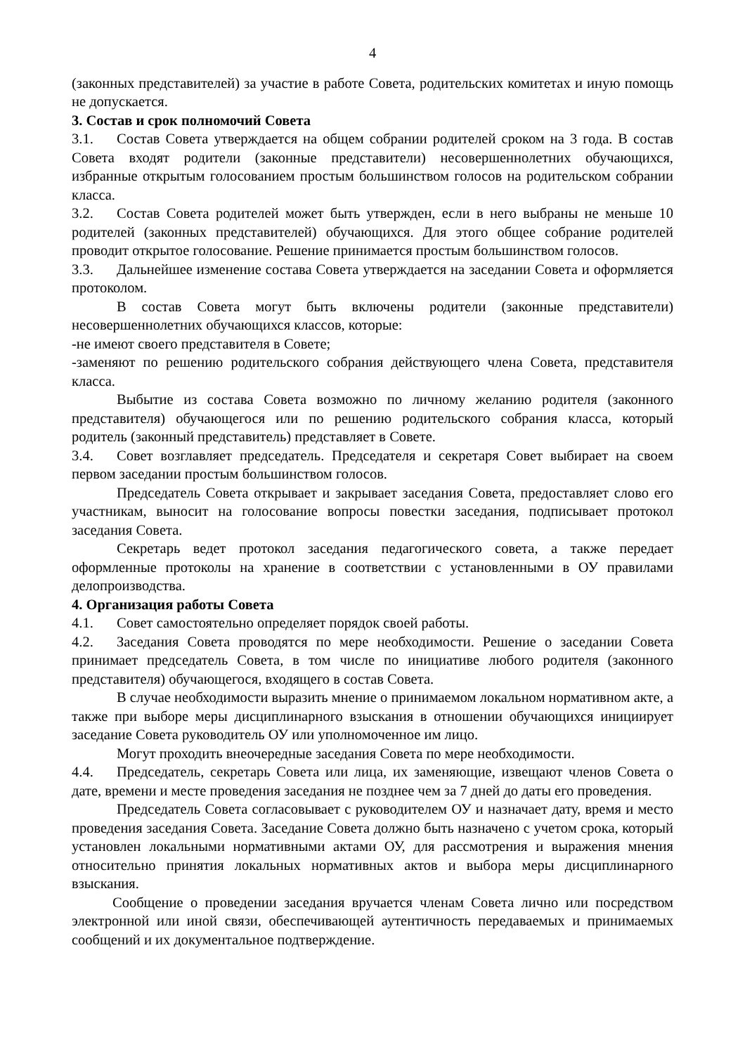4
(законных представителей) за участие в работе Совета, родительских комитетах и иную помощь не допускается.
3. Состав и срок полномочий Совета
3.1. Состав Совета утверждается на общем собрании родителей сроком на 3 года. В состав Совета входят родители (законные представители) несовершеннолетних обучающихся, избранные открытым голосованием простым большинством голосов на родительском собрании класса.
3.2. Состав Совета родителей может быть утвержден, если в него выбраны не меньше 10 родителей (законных представителей) обучающихся. Для этого общее собрание родителей проводит открытое голосование. Решение принимается простым большинством голосов.
3.3. Дальнейшее изменение состава Совета утверждается на заседании Совета и оформляется протоколом.
В состав Совета могут быть включены родители (законные представители) несовершеннолетних обучающихся классов, которые:
-не имеют своего представителя в Совете;
-заменяют по решению родительского собрания действующего члена Совета, представителя класса.
Выбытие из состава Совета возможно по личному желанию родителя (законного представителя) обучающегося или по решению родительского собрания класса, который родитель (законный представитель) представляет в Совете.
3.4. Совет возглавляет председатель. Председателя и секретаря Совет выбирает на своем первом заседании простым большинством голосов.
Председатель Совета открывает и закрывает заседания Совета, предоставляет слово его участникам, выносит на голосование вопросы повестки заседания, подписывает протокол заседания Совета.
Секретарь ведет протокол заседания педагогического совета, а также передает оформленные протоколы на хранение в соответствии с установленными в ОУ правилами делопроизводства.
4. Организация работы Совета
4.1. Совет самостоятельно определяет порядок своей работы.
4.2. Заседания Совета проводятся по мере необходимости. Решение о заседании Совета принимает председатель Совета, в том числе по инициативе любого родителя (законного представителя) обучающегося, входящего в состав Совета.
В случае необходимости выразить мнение о принимаемом локальном нормативном акте, а также при выборе меры дисциплинарного взыскания в отношении обучающихся инициирует заседание Совета руководитель ОУ или уполномоченное им лицо.
Могут проходить внеочередные заседания Совета по мере необходимости.
4.4. Председатель, секретарь Совета или лица, их заменяющие, извещают членов Совета о дате, времени и месте проведения заседания не позднее чем за 7 дней до даты его проведения.
Председатель Совета согласовывает с руководителем ОУ и назначает дату, время и место проведения заседания Совета. Заседание Совета должно быть назначено с учетом срока, который установлен локальными нормативными актами ОУ, для рассмотрения и выражения мнения относительно принятия локальных нормативных актов и выбора меры дисциплинарного взыскания.
Сообщение о проведении заседания вручается членам Совета лично или посредством электронной или иной связи, обеспечивающей аутентичность передаваемых и принимаемых сообщений и их документальное подтверждение.